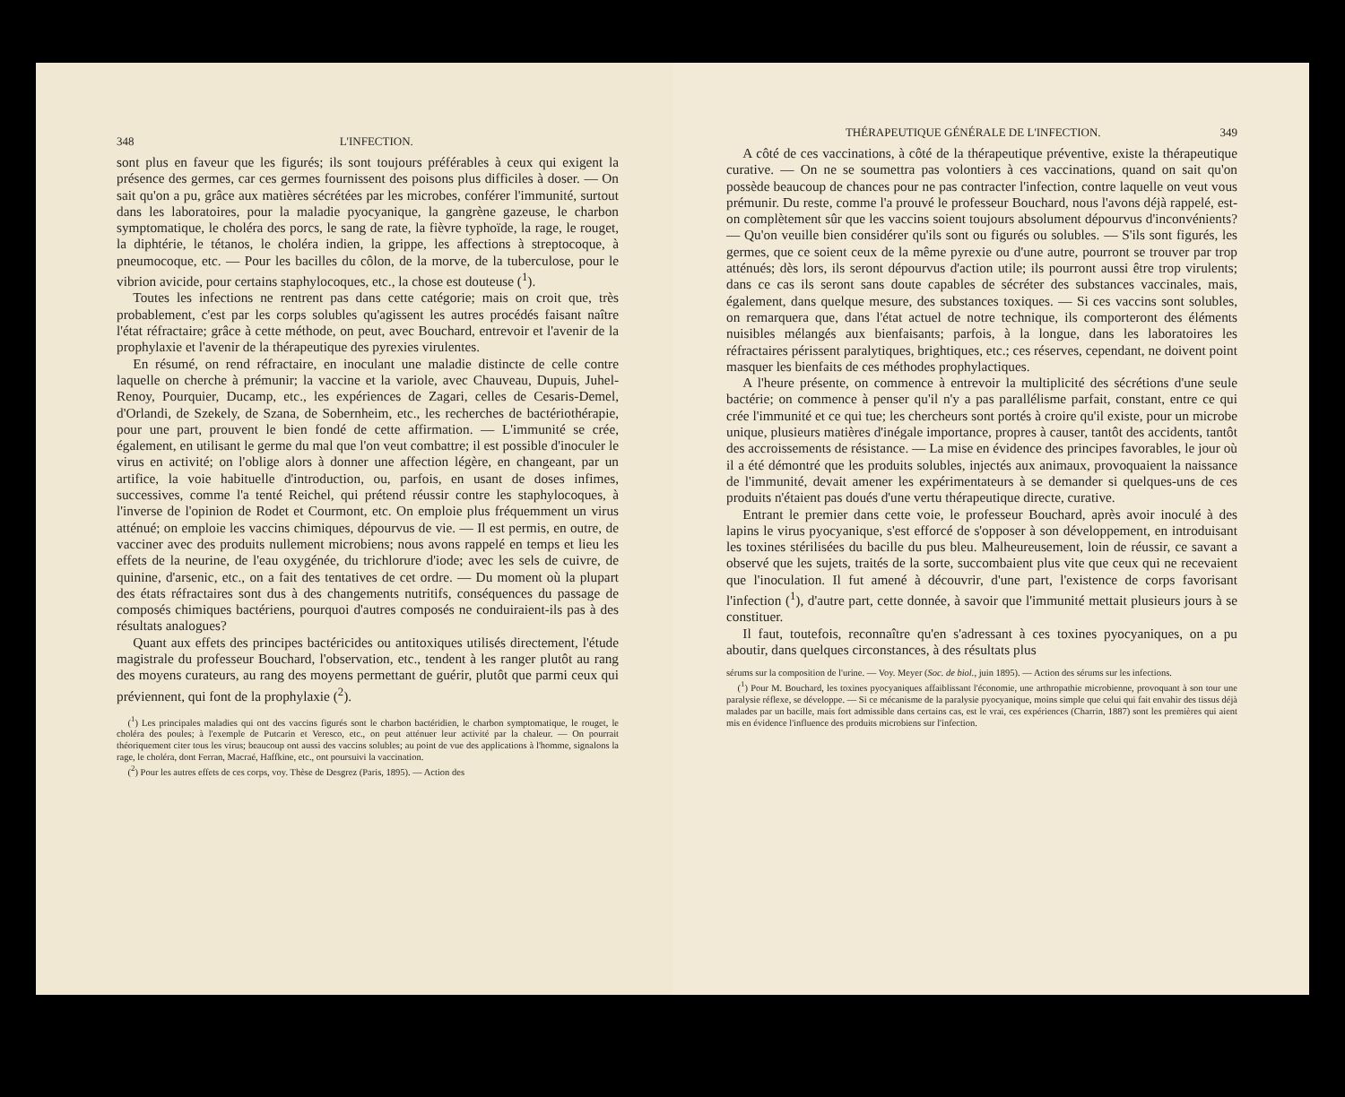348 L'INFECTION.
sont plus en faveur que les figurés; ils sont toujours préférables à ceux qui exigent la présence des germes, car ces germes fournissent des poisons plus difficiles à doser. — On sait qu'on a pu, grâce aux matières sécrétées par les microbes, conférer l'immunité, surtout dans les laboratoires, pour la maladie pyocyanique, la gangrène gazeuse, le charbon symptomatique, le choléra des porcs, le sang de rate, la fièvre typhoïde, la rage, le rouget, la diphtérie, le tétanos, le choléra indien, la grippe, les affections à streptocoque, à pneumocoque, etc. — Pour les bacilles du côlon, de la morve, de la tuberculose, pour le vibrion avicide, pour certains staphylocoques, etc., la chose est douteuse (<sup>1</sup>).
Toutes les infections ne rentrent pas dans cette catégorie; mais on croit que, très probablement, c'est par les corps solubles qu'agissent les autres procédés faisant naître l'état réfractaire; grâce à cette méthode, on peut, avec Bouchard, entrevoir et l'avenir de la prophylaxie et l'avenir de la thérapeutique des pyrexies virulentes.
En résumé, on rend réfractaire, en inoculant une maladie distincte de celle contre laquelle on cherche à prémunir; la vaccine et la variole, avec Chauveau, Dupuis, Juhel-Renoy, Pourquier, Ducamp, etc., les expériences de Zagari, celles de Cesaris-Demel, d'Orlandi, de Szekely, de Szana, de Sobernheim, etc., les recherches de bactériothérapie, pour une part, prouvent le bien fondé de cette affirmation. — L'immunité se crée, également, en utilisant le germe du mal que l'on veut combattre; il est possible d'inoculer le virus en activité; on l'oblige alors à donner une affection légère, en changeant, par un artifice, la voie habituelle d'introduction, ou, parfois, en usant de doses infimes, successives, comme l'a tenté Reichel, qui prétend réussir contre les staphylocoques, à l'inverse de l'opinion de Rodet et Courmont, etc. On emploie plus fréquemment un virus atténué; on emploie les vaccins chimiques, dépourvus de vie. — Il est permis, en outre, de vacciner avec des produits nullement microbiens; nous avons rappelé en temps et lieu les effets de la neurine, de l'eau oxygénée, du trichlorure d'iode; avec les sels de cuivre, de quinine, d'arsenic, etc., on a fait des tentatives de cet ordre. — Du moment où la plupart des états réfractaires sont dus à des changements nutritifs, conséquences du passage de composés chimiques bactériens, pourquoi d'autres composés ne conduiraient-ils pas à des résultats analogues?
Quant aux effets des principes bactéricides ou antitoxiques utilisés directement, l'étude magistrale du professeur Bouchard, l'observation, etc., tendent à les ranger plutôt au rang des moyens curateurs, au rang des moyens permettant de guérir, plutôt que parmi ceux qui préviennent, qui font de la prophylaxie (<sup>2</sup>).
(<sup>1</sup>) Les principales maladies qui ont des vaccins figurés sont le charbon bactéridien, le charbon symptomatique, le rouget, le choléra des poules; à l'exemple de Putcarin et Veresco, etc., on peut atténuer leur activité par la chaleur. — On pourrait théoriquement citer tous les virus; beaucoup ont aussi des vaccins solubles; au point de vue des applications à l'homme, signalons la rage, le choléra, dont Ferran, Macraé, Haffkine, etc., ont poursuivi la vaccination.
(<sup>2</sup>) Pour les autres effets de ces corps, voy. Thèse de Desgrez (Paris, 1895). — Action des
THÉRAPEUTIQUE GÉNÉRALE DE L'INFECTION. 349
A côté de ces vaccinations, à côté de la thérapeutique préventive, existe la thérapeutique curative. — On ne se soumettra pas volontiers à ces vaccinations, quand on sait qu'on possède beaucoup de chances pour ne pas contracter l'infection, contre laquelle on veut vous prémunir. Du reste, comme l'a prouvé le professeur Bouchard, nous l'avons déjà rappelé, est-on complètement sûr que les vaccins soient toujours absolument dépourvus d'inconvénients? — Qu'on veuille bien considérer qu'ils sont ou figurés ou solubles. — S'ils sont figurés, les germes, que ce soient ceux de la même pyrexie ou d'une autre, pourront se trouver par trop atténués; dès lors, ils seront dépourvus d'action utile; ils pourront aussi être trop virulents; dans ce cas ils seront sans doute capables de sécréter des substances vaccinales, mais, également, dans quelque mesure, des substances toxiques. — Si ces vaccins sont solubles, on remarquera que, dans l'état actuel de notre technique, ils comporteront des éléments nuisibles mélangés aux bienfaisants; parfois, à la longue, dans les laboratoires les réfractaires périssent paralytiques, brightiques, etc.; ces réserves, cependant, ne doivent point masquer les bienfaits de ces méthodes prophylactiques.
A l'heure présente, on commence à entrevoir la multiplicité des sécrétions d'une seule bactérie; on commence à penser qu'il n'y a pas parallélisme parfait, constant, entre ce qui crée l'immunité et ce qui tue; les chercheurs sont portés à croire qu'il existe, pour un microbe unique, plusieurs matières d'inégale importance, propres à causer, tantôt des accidents, tantôt des accroissements de résistance. — La mise en évidence des principes favorables, le jour où il a été démontré que les produits solubles, injectés aux animaux, provoquaient la naissance de l'immunité, devait amener les expérimentateurs à se demander si quelques-uns de ces produits n'étaient pas doués d'une vertu thérapeutique directe, curative.
Entrant le premier dans cette voie, le professeur Bouchard, après avoir inoculé à des lapins le virus pyocyanique, s'est efforcé de s'opposer à son développement, en introduisant les toxines stérilisées du bacille du pus bleu. Malheureusement, loin de réussir, ce savant a observé que les sujets, traités de la sorte, succombaient plus vite que ceux qui ne recevaient que l'inoculation. Il fut amené à découvrir, d'une part, l'existence de corps favorisant l'infection (<sup>1</sup>), d'autre part, cette donnée, à savoir que l'immunité mettait plusieurs jours à se constituer.
Il faut, toutefois, reconnaître qu'en s'adressant à ces toxines pyocyaniques, on a pu aboutir, dans quelques circonstances, à des résultats plus
sérums sur la composition de l'urine. — Voy. Meyer (Soc. de biol., juin 1895). — Action des sérums sur les infections.
(<sup>1</sup>) Pour M. Bouchard, les toxines pyocyaniques affaiblissant l'économie, une arthropathie microbienne, provoquant à son tour une paralysie réflexe, se développe. — Si ce mécanisme de la paralysie pyocyanique, moins simple que celui qui fait envahir des tissus déjà malades par un bacille, mais fort admissible dans certains cas, est le vrai, ces expériences (Charrin, 1887) sont les premières qui aient mis en évidence l'influence des produits microbiens sur l'infection.